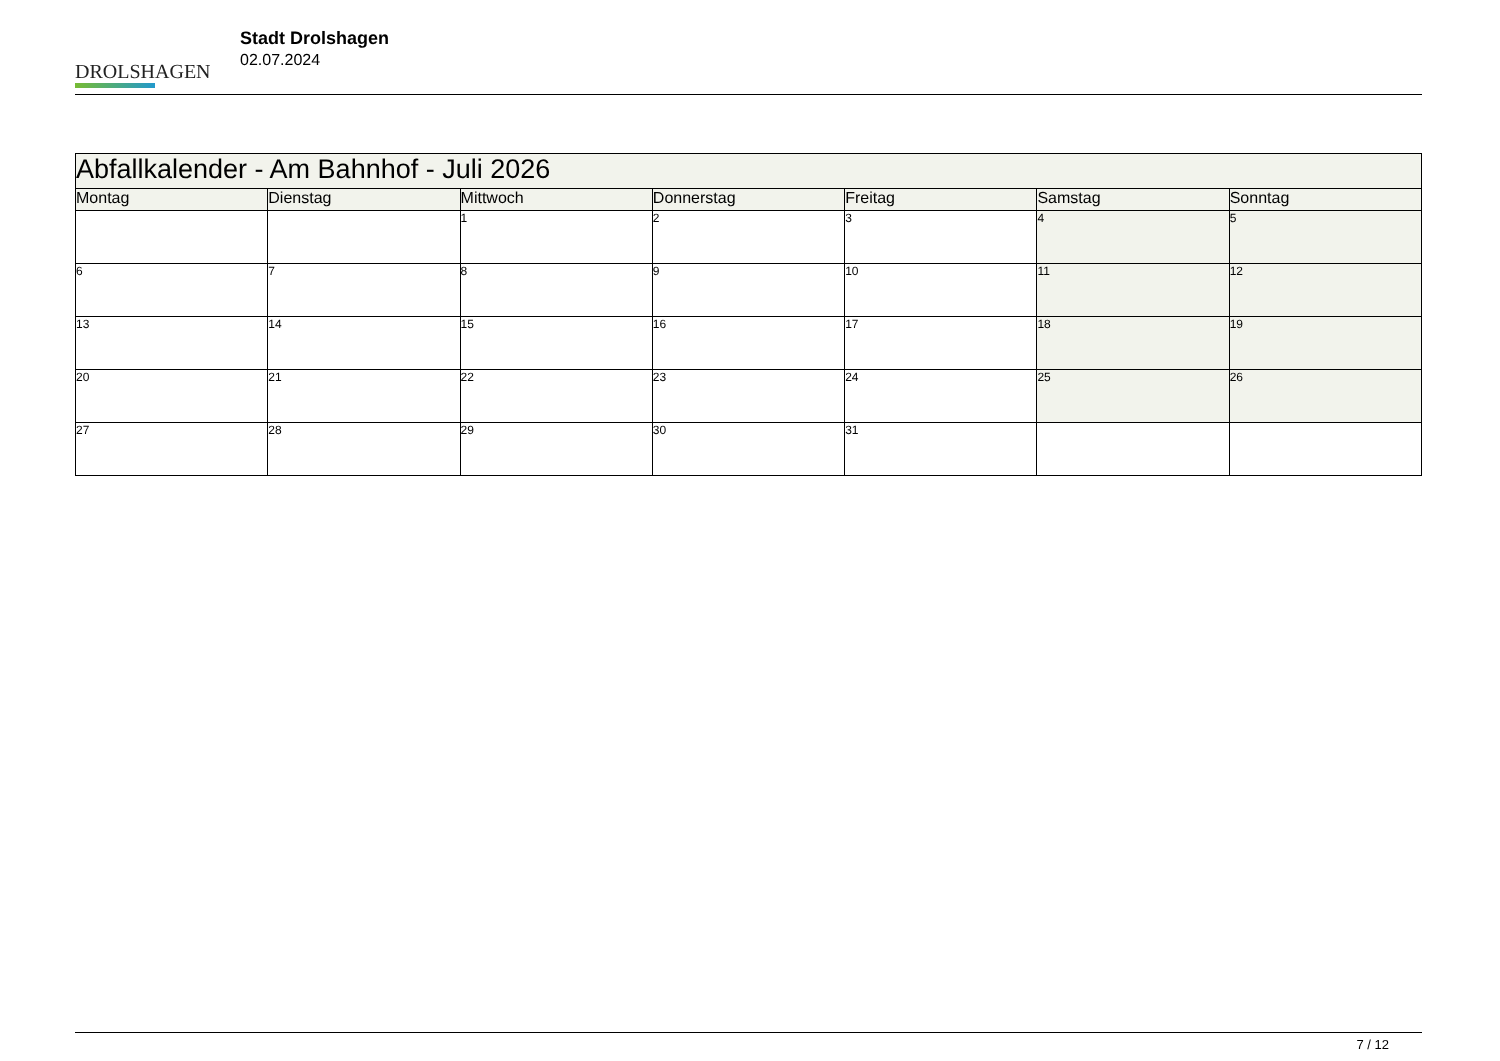DROLSHAGEN
Stadt Drolshagen
02.07.2024
| Abfallkalender - Am Bahnhof - Juli 2026 | | | | | | |
| Montag | Dienstag | Mittwoch | Donnerstag | Freitag | Samstag | Sonntag |
| | | 1 | 2 | 3 | 4 | 5 |
| 6 | 7 | 8 | 9 | 10 | 11 | 12 |
| 13 | 14 | 15 | 16 | 17 | 18 | 19 |
| 20 | 21 | 22 | 23 | 24 | 25 | 26 |
| 27 | 28 | 29 | 30 | 31 | | |
7 / 12